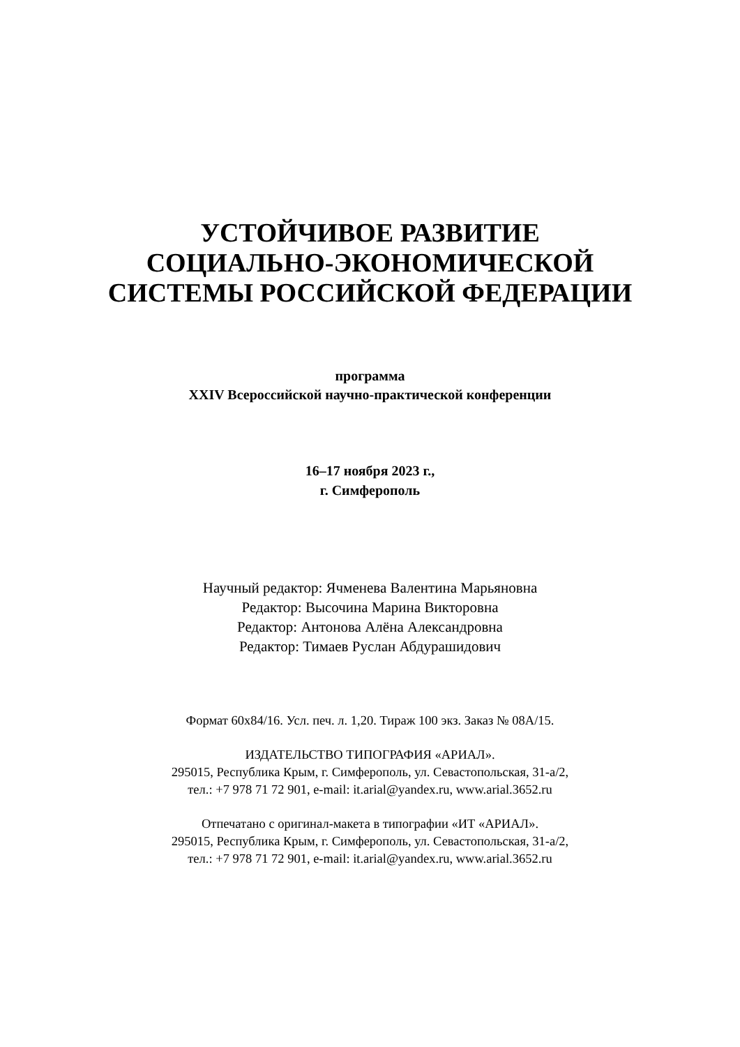УСТОЙЧИВОЕ РАЗВИТИЕ
СОЦИАЛЬНО-ЭКОНОМИЧЕСКОЙ
СИСТЕМЫ РОССИЙСКОЙ ФЕДЕРАЦИИ
программа
XXIV Всероссийской научно-практической конференции
16–17 ноября 2023 г.,
г. Симферополь
Научный редактор: Ячменева Валентина Марьяновна
Редактор: Высочина Марина Викторовна
Редактор: Антонова Алёна Александровна
Редактор: Тимаев Руслан Абдурашидович
Формат 60х84/16. Усл. печ. л. 1,20. Тираж 100 экз. Заказ № 08А/15.
ИЗДАТЕЛЬСТВО ТИПОГРАФИЯ «АРИАЛ».
295015, Республика Крым, г. Симферополь, ул. Севастопольская, 31-а/2,
тел.: +7 978 71 72 901, e-mail: it.arial@yandex.ru, www.arial.3652.ru
Отпечатано с оригинал-макета в типографии «ИТ «АРИАЛ».
295015, Республика Крым, г. Симферополь, ул. Севастопольская, 31-а/2,
тел.: +7 978 71 72 901, e-mail: it.arial@yandex.ru, www.arial.3652.ru